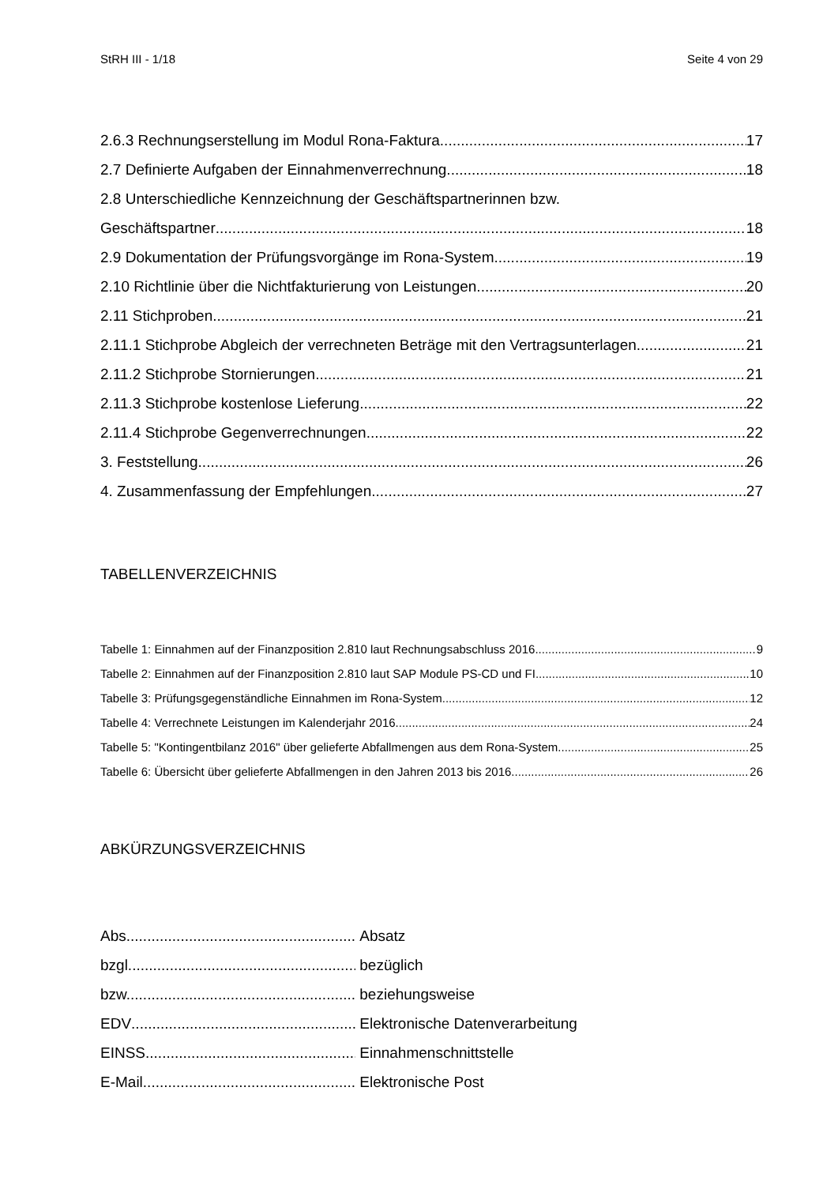StRH III - 1/18 Seite 4 von 29
2.6.3 Rechnungserstellung im Modul Rona-Faktura 17
2.7 Definierte Aufgaben der Einnahmenverrechnung 18
2.8 Unterschiedliche Kennzeichnung der Geschäftspartnerinnen bzw.
Geschäftspartner 18
2.9 Dokumentation der Prüfungsvorgänge im Rona-System 19
2.10 Richtlinie über die Nichtfakturierung von Leistungen 20
2.11 Stichproben 21
2.11.1 Stichprobe Abgleich der verrechneten Beträge mit den Vertragsunterlagen 21
2.11.2 Stichprobe Stornierungen 21
2.11.3 Stichprobe kostenlose Lieferung 22
2.11.4 Stichprobe Gegenverrechnungen 22
3. Feststellung 26
4. Zusammenfassung der Empfehlungen 27
TABELLENVERZEICHNIS
Tabelle 1: Einnahmen auf der Finanzposition 2.810 laut Rechnungsabschluss 2016 9
Tabelle 2: Einnahmen auf der Finanzposition 2.810 laut SAP Module PS-CD und FI 10
Tabelle 3: Prüfungsgegenständliche Einnahmen im Rona-System 12
Tabelle 4: Verrechnete Leistungen im Kalenderjahr 2016 24
Tabelle 5: "Kontingentbilanz 2016" über gelieferte Abfallmengen aus dem Rona-System 25
Tabelle 6: Übersicht über gelieferte Abfallmengen in den Jahren 2013 bis 2016 26
ABKÜRZUNGSVERZEICHNIS
Abs. Absatz
bzgl. bezüglich
bzw. beziehungsweise
EDV Elektronische Datenverarbeitung
EINSS Einnahmenschnittstelle
E-Mail Elektronische Post